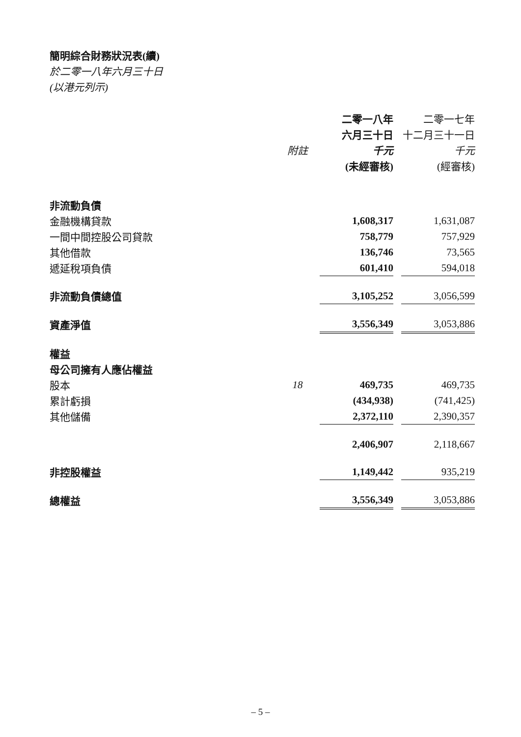簡明綜合財務狀況表(續)
於二零一八年六月三十日
(以港元列示)
| | | 二零一八年 | | 二零一七年 |
| --- | --- | --- | --- | --- |
| | | 六月三十日 | | 十二月三十一日 |
| | 附註 | 千元 | | 千元 |
| | | (未經審核) | | (經審核) |
| 非流動負債 | | | | |
| 金融機構貸款 | | 1,608,317 | | 1,631,087 |
| 一間中間控股公司貸款 | | 758,779 | | 757,929 |
| 其他借款 | | 136,746 | | 73,565 |
| 遞延稅項負債 | | 601,410 | | 594,018 |
| 非流動負債總值 | | 3,105,252 | | 3,056,599 |
| 資產淨值 | | 3,556,349 | | 3,053,886 |
| 權益 | | | | |
| 母公司擁有人應佔權益 | | | | |
| 股本 | 18 | 469,735 | | 469,735 |
| 累計虧損 | | (434,938) | | (741,425) |
| 其他儲備 | | 2,372,110 | | 2,390,357 |
| | | 2,406,907 | | 2,118,667 |
| 非控股權益 | | 1,149,442 | | 935,219 |
| 總權益 | | 3,556,349 | | 3,053,886 |
– 5 –